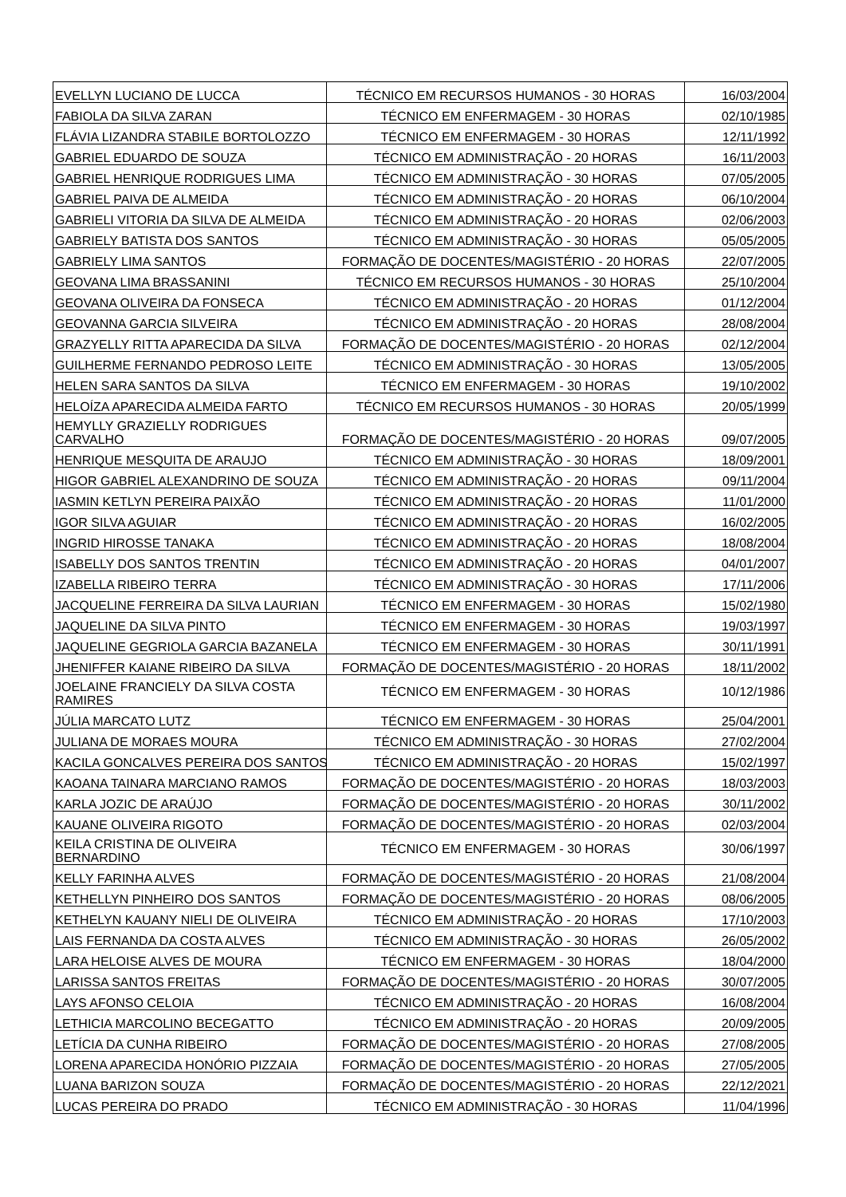| EVELLYN LUCIANO DE LUCCA | TÉCNICO EM RECURSOS HUMANOS - 30 HORAS | 16/03/2004 |
| FABIOLA DA SILVA ZARAN | TÉCNICO EM ENFERMAGEM - 30 HORAS | 02/10/1985 |
| FLÁVIA LIZANDRA STABILE BORTOLOZZO | TÉCNICO EM ENFERMAGEM - 30 HORAS | 12/11/1992 |
| GABRIEL EDUARDO DE SOUZA | TÉCNICO EM ADMINISTRAÇÃO - 20 HORAS | 16/11/2003 |
| GABRIEL HENRIQUE RODRIGUES LIMA | TÉCNICO EM ADMINISTRAÇÃO - 30 HORAS | 07/05/2005 |
| GABRIEL PAIVA DE ALMEIDA | TÉCNICO EM ADMINISTRAÇÃO - 20 HORAS | 06/10/2004 |
| GABRIELI VITORIA DA SILVA DE ALMEIDA | TÉCNICO EM ADMINISTRAÇÃO - 20 HORAS | 02/06/2003 |
| GABRIELY BATISTA DOS SANTOS | TÉCNICO EM ADMINISTRAÇÃO - 30 HORAS | 05/05/2005 |
| GABRIELY LIMA SANTOS | FORMAÇÃO DE DOCENTES/MAGISTÉRIO - 20 HORAS | 22/07/2005 |
| GEOVANA LIMA BRASSANINI | TÉCNICO EM RECURSOS HUMANOS - 30 HORAS | 25/10/2004 |
| GEOVANA OLIVEIRA DA FONSECA | TÉCNICO EM ADMINISTRAÇÃO - 20 HORAS | 01/12/2004 |
| GEOVANNA GARCIA SILVEIRA | TÉCNICO EM ADMINISTRAÇÃO - 20 HORAS | 28/08/2004 |
| GRAZYELLY RITTA APARECIDA DA SILVA | FORMAÇÃO DE DOCENTES/MAGISTÉRIO - 20 HORAS | 02/12/2004 |
| GUILHERME FERNANDO PEDROSO LEITE | TÉCNICO EM ADMINISTRAÇÃO - 30 HORAS | 13/05/2005 |
| HELEN SARA SANTOS DA SILVA | TÉCNICO EM ENFERMAGEM - 30 HORAS | 19/10/2002 |
| HELOÍZA APARECIDA ALMEIDA FARTO | TÉCNICO EM RECURSOS HUMANOS - 30 HORAS | 20/05/1999 |
| HEMYLLY GRAZIELLY RODRIGUES CARVALHO | FORMAÇÃO DE DOCENTES/MAGISTÉRIO - 20 HORAS | 09/07/2005 |
| HENRIQUE MESQUITA DE ARAUJO | TÉCNICO EM ADMINISTRAÇÃO - 30 HORAS | 18/09/2001 |
| HIGOR GABRIEL ALEXANDRINO DE SOUZA | TÉCNICO EM ADMINISTRAÇÃO - 20 HORAS | 09/11/2004 |
| IASMIN KETLYN PEREIRA PAIXÃO | TÉCNICO EM ADMINISTRAÇÃO - 20 HORAS | 11/01/2000 |
| IGOR SILVA AGUIAR | TÉCNICO EM ADMINISTRAÇÃO - 20 HORAS | 16/02/2005 |
| INGRID HIROSSE TANAKA | TÉCNICO EM ADMINISTRAÇÃO - 20 HORAS | 18/08/2004 |
| ISABELLY DOS SANTOS TRENTIN | TÉCNICO EM ADMINISTRAÇÃO - 20 HORAS | 04/01/2007 |
| IZABELLA RIBEIRO TERRA | TÉCNICO EM ADMINISTRAÇÃO - 30 HORAS | 17/11/2006 |
| JACQUELINE FERREIRA DA SILVA LAURIAN | TÉCNICO EM ENFERMAGEM - 30 HORAS | 15/02/1980 |
| JAQUELINE DA SILVA PINTO | TÉCNICO EM ENFERMAGEM - 30 HORAS | 19/03/1997 |
| JAQUELINE GEGRIOLA GARCIA BAZANELA | TÉCNICO EM ENFERMAGEM - 30 HORAS | 30/11/1991 |
| JHENIFFER KAIANE RIBEIRO DA SILVA | FORMAÇÃO DE DOCENTES/MAGISTÉRIO - 20 HORAS | 18/11/2002 |
| JOELAINE FRANCIELY DA SILVA COSTA RAMIRES | TÉCNICO EM ENFERMAGEM - 30 HORAS | 10/12/1986 |
| JÚLIA MARCATO LUTZ | TÉCNICO EM ENFERMAGEM - 30 HORAS | 25/04/2001 |
| JULIANA DE MORAES MOURA | TÉCNICO EM ADMINISTRAÇÃO - 30 HORAS | 27/02/2004 |
| KACILA GONCALVES PEREIRA DOS SANTOS | TÉCNICO EM ADMINISTRAÇÃO - 20 HORAS | 15/02/1997 |
| KAOANA TAINARA MARCIANO RAMOS | FORMAÇÃO DE DOCENTES/MAGISTÉRIO - 20 HORAS | 18/03/2003 |
| KARLA JOZIC DE ARAÚJO | FORMAÇÃO DE DOCENTES/MAGISTÉRIO - 20 HORAS | 30/11/2002 |
| KAUANE OLIVEIRA RIGOTO | FORMAÇÃO DE DOCENTES/MAGISTÉRIO - 20 HORAS | 02/03/2004 |
| KEILA CRISTINA DE OLIVEIRA BERNARDINO | TÉCNICO EM ENFERMAGEM - 30 HORAS | 30/06/1997 |
| KELLY FARINHA ALVES | FORMAÇÃO DE DOCENTES/MAGISTÉRIO - 20 HORAS | 21/08/2004 |
| KETHELLYN PINHEIRO DOS SANTOS | FORMAÇÃO DE DOCENTES/MAGISTÉRIO - 20 HORAS | 08/06/2005 |
| KETHELYN KAUANY NIELI DE OLIVEIRA | TÉCNICO EM ADMINISTRAÇÃO - 20 HORAS | 17/10/2003 |
| LAIS FERNANDA DA COSTA ALVES | TÉCNICO EM ADMINISTRAÇÃO - 30 HORAS | 26/05/2002 |
| LARA HELOISE ALVES DE MOURA | TÉCNICO EM ENFERMAGEM - 30 HORAS | 18/04/2000 |
| LARISSA SANTOS FREITAS | FORMAÇÃO DE DOCENTES/MAGISTÉRIO - 20 HORAS | 30/07/2005 |
| LAYS AFONSO CELOIA | TÉCNICO EM ADMINISTRAÇÃO - 20 HORAS | 16/08/2004 |
| LETHICIA MARCOLINO BECEGATTO | TÉCNICO EM ADMINISTRAÇÃO - 20 HORAS | 20/09/2005 |
| LETÍCIA DA CUNHA RIBEIRO | FORMAÇÃO DE DOCENTES/MAGISTÉRIO - 20 HORAS | 27/08/2005 |
| LORENA APARECIDA HONÓRIO PIZZAIA | FORMAÇÃO DE DOCENTES/MAGISTÉRIO - 20 HORAS | 27/05/2005 |
| LUANA BARIZON SOUZA | FORMAÇÃO DE DOCENTES/MAGISTÉRIO - 20 HORAS | 22/12/2021 |
| LUCAS PEREIRA DO PRADO | TÉCNICO EM ADMINISTRAÇÃO - 30 HORAS | 11/04/1996 |